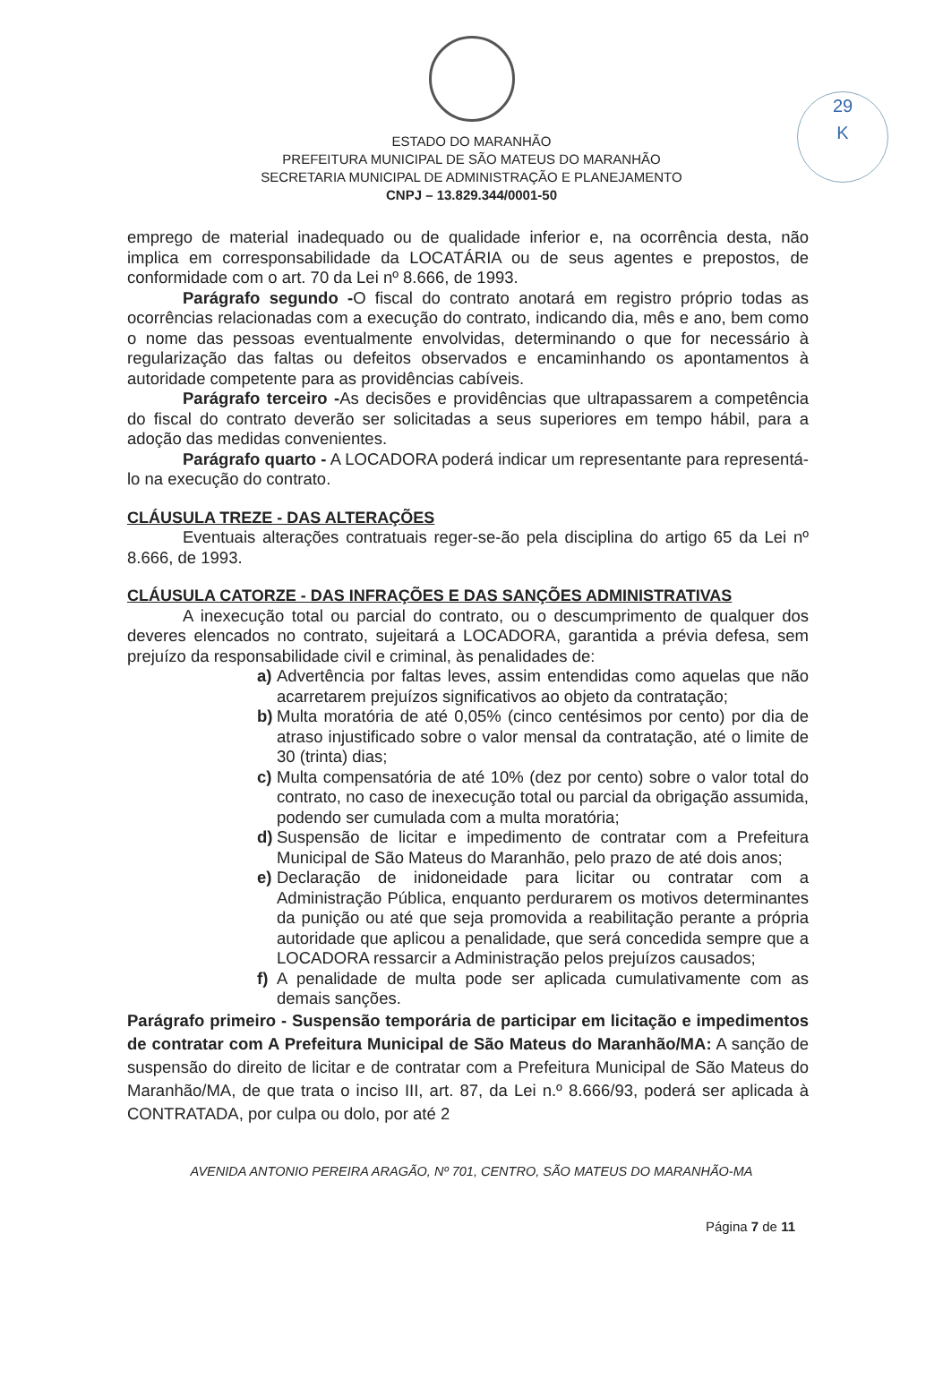29
K
ESTADO DO MARANHÃO
PREFEITURA MUNICIPAL DE SÃO MATEUS DO MARANHÃO
SECRETARIA MUNICIPAL DE ADMINISTRAÇÃO E PLANEJAMENTO
CNPJ – 13.829.344/0001-50
emprego de material inadequado ou de qualidade inferior e, na ocorrência desta, não implica em corresponsabilidade da LOCATÁRIA ou de seus agentes e prepostos, de conformidade com o art. 70 da Lei nº 8.666, de 1993.
Parágrafo segundo -O fiscal do contrato anotará em registro próprio todas as ocorrências relacionadas com a execução do contrato, indicando dia, mês e ano, bem como o nome das pessoas eventualmente envolvidas, determinando o que for necessário à regularização das faltas ou defeitos observados e encaminhando os apontamentos à autoridade competente para as providências cabíveis.
Parágrafo terceiro -As decisões e providências que ultrapassarem a competência do fiscal do contrato deverão ser solicitadas a seus superiores em tempo hábil, para a adoção das medidas convenientes.
Parágrafo quarto - A LOCADORA poderá indicar um representante para representá-lo na execução do contrato.
CLÁUSULA TREZE - DAS ALTERAÇÕES
Eventuais alterações contratuais reger-se-ão pela disciplina do artigo 65 da Lei nº 8.666, de 1993.
CLÁUSULA CATORZE - DAS INFRAÇÕES E DAS SANÇÕES ADMINISTRATIVAS
A inexecução total ou parcial do contrato, ou o descumprimento de qualquer dos deveres elencados no contrato, sujeitará a LOCADORA, garantida a prévia defesa, sem prejuízo da responsabilidade civil e criminal, às penalidades de:
a) Advertência por faltas leves, assim entendidas como aquelas que não acarretarem prejuízos significativos ao objeto da contratação;
b) Multa moratória de até 0,05% (cinco centésimos por cento) por dia de atraso injustificado sobre o valor mensal da contratação, até o limite de 30 (trinta) dias;
c) Multa compensatória de até 10% (dez por cento) sobre o valor total do contrato, no caso de inexecução total ou parcial da obrigação assumida, podendo ser cumulada com a multa moratória;
d) Suspensão de licitar e impedimento de contratar com a Prefeitura Municipal de São Mateus do Maranhão, pelo prazo de até dois anos;
e) Declaração de inidoneidade para licitar ou contratar com a Administração Pública, enquanto perdurarem os motivos determinantes da punição ou até que seja promovida a reabilitação perante a própria autoridade que aplicou a penalidade, que será concedida sempre que a LOCADORA ressarcir a Administração pelos prejuízos causados;
f) A penalidade de multa pode ser aplicada cumulativamente com as demais sanções.
Parágrafo primeiro - Suspensão temporária de participar em licitação e impedimentos de contratar com A Prefeitura Municipal de São Mateus do Maranhão/MA: A sanção de suspensão do direito de licitar e de contratar com a Prefeitura Municipal de São Mateus do Maranhão/MA, de que trata o inciso III, art. 87, da Lei n.º 8.666/93, poderá ser aplicada à CONTRATADA, por culpa ou dolo, por até 2
AVENIDA ANTONIO PEREIRA ARAGÃO, Nº 701, CENTRO, SÃO MATEUS DO MARANHÃO-MA
Página 7 de 11